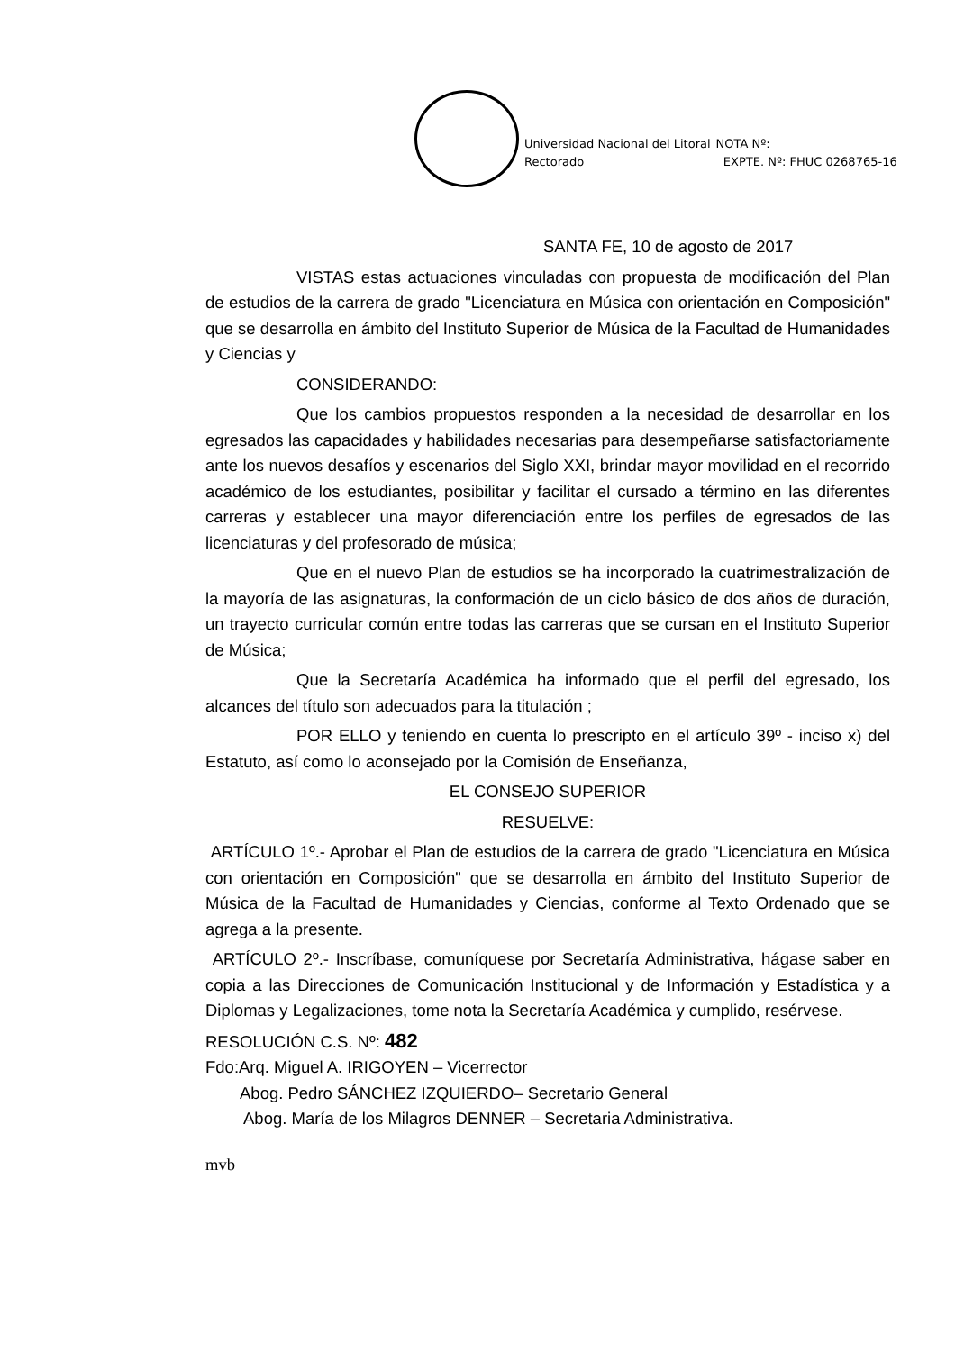Universidad Nacional del Litoral
Rectorado
NOTA Nº:
EXPTE. Nº: FHUC 0268765-16
SANTA FE, 10 de agosto de 2017
VISTAS estas actuaciones vinculadas con propuesta de modificación del Plan de estudios de la carrera de grado "Licenciatura en Música con orientación en Composición" que se desarrolla en ámbito del Instituto Superior de Música de la Facultad de Humanidades y Ciencias y
CONSIDERANDO:
Que los cambios propuestos responden a la necesidad de desarrollar en los egresados las capacidades y habilidades necesarias para desempeñarse satisfactoriamente ante los nuevos desafíos y escenarios del Siglo XXI, brindar mayor movilidad en el recorrido académico de los estudiantes, posibilitar y facilitar el cursado a término en las diferentes carreras y establecer una mayor diferenciación entre los perfiles de egresados de las licenciaturas y del profesorado de música;
Que en el nuevo Plan de estudios se ha incorporado la cuatrimestralización de la mayoría de las asignaturas, la conformación de un ciclo básico de dos años de duración, un trayecto curricular común entre todas las carreras que se cursan en el Instituto Superior de Música;
Que la Secretaría Académica ha informado que el perfil del egresado, los alcances del título son adecuados para la titulación ;
POR ELLO y teniendo en cuenta lo prescripto en el artículo 39º - inciso x) del Estatuto, así como lo aconsejado por la Comisión de Enseñanza,
EL CONSEJO SUPERIOR
RESUELVE:
ARTÍCULO 1º.- Aprobar el Plan de estudios de la carrera de grado "Licenciatura en Música con orientación en Composición" que se desarrolla en ámbito del Instituto Superior de Música de la Facultad de Humanidades y Ciencias, conforme al Texto Ordenado que se agrega a la presente.
ARTÍCULO 2º.- Inscríbase, comuníquese por Secretaría Administrativa, hágase saber en copia a las Direcciones de Comunicación Institucional y de Información y Estadística y a Diplomas y Legalizaciones, tome nota la Secretaría Académica y cumplido, resérvese.
RESOLUCIÓN C.S. Nº: 482
Fdo:Arq. Miguel A. IRIGOYEN – Vicerrector
Abog. Pedro SÁNCHEZ IZQUIERDO– Secretario General
Abog. María de los Milagros DENNER – Secretaria Administrativa.
mvb